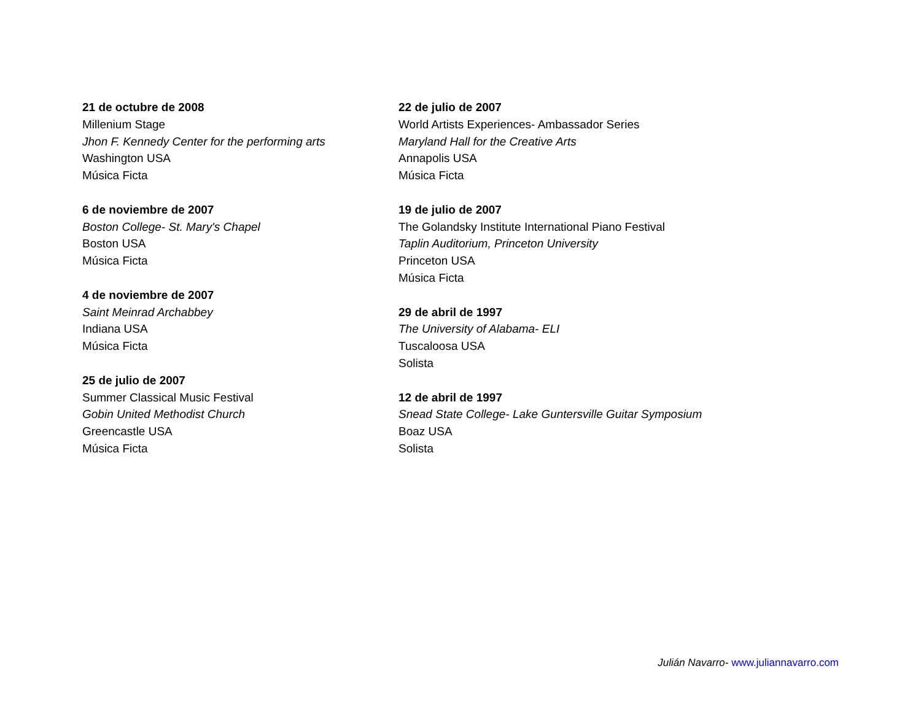21 de octubre de 2008
Millenium Stage
Jhon F. Kennedy Center for the performing arts
Washington USA
Música Ficta
6 de noviembre de 2007
Boston College- St. Mary's Chapel
Boston USA
Música Ficta
4 de noviembre de 2007
Saint Meinrad Archabbey
Indiana USA
Música Ficta
25 de julio de 2007
Summer Classical Music Festival
Gobin United Methodist Church
Greencastle USA
Música Ficta
22 de julio de 2007
World Artists Experiences- Ambassador Series
Maryland Hall for the Creative Arts
Annapolis USA
Música Ficta
19 de julio de 2007
The Golandsky Institute International Piano Festival
Taplin Auditorium, Princeton University
Princeton USA
Música Ficta
29 de abril de 1997
The University of Alabama- ELI
Tuscaloosa USA
Solista
12 de abril de 1997
Snead State College- Lake Guntersville Guitar Symposium
Boaz USA
Solista
Julián Navarro- www.juliannavarro.com